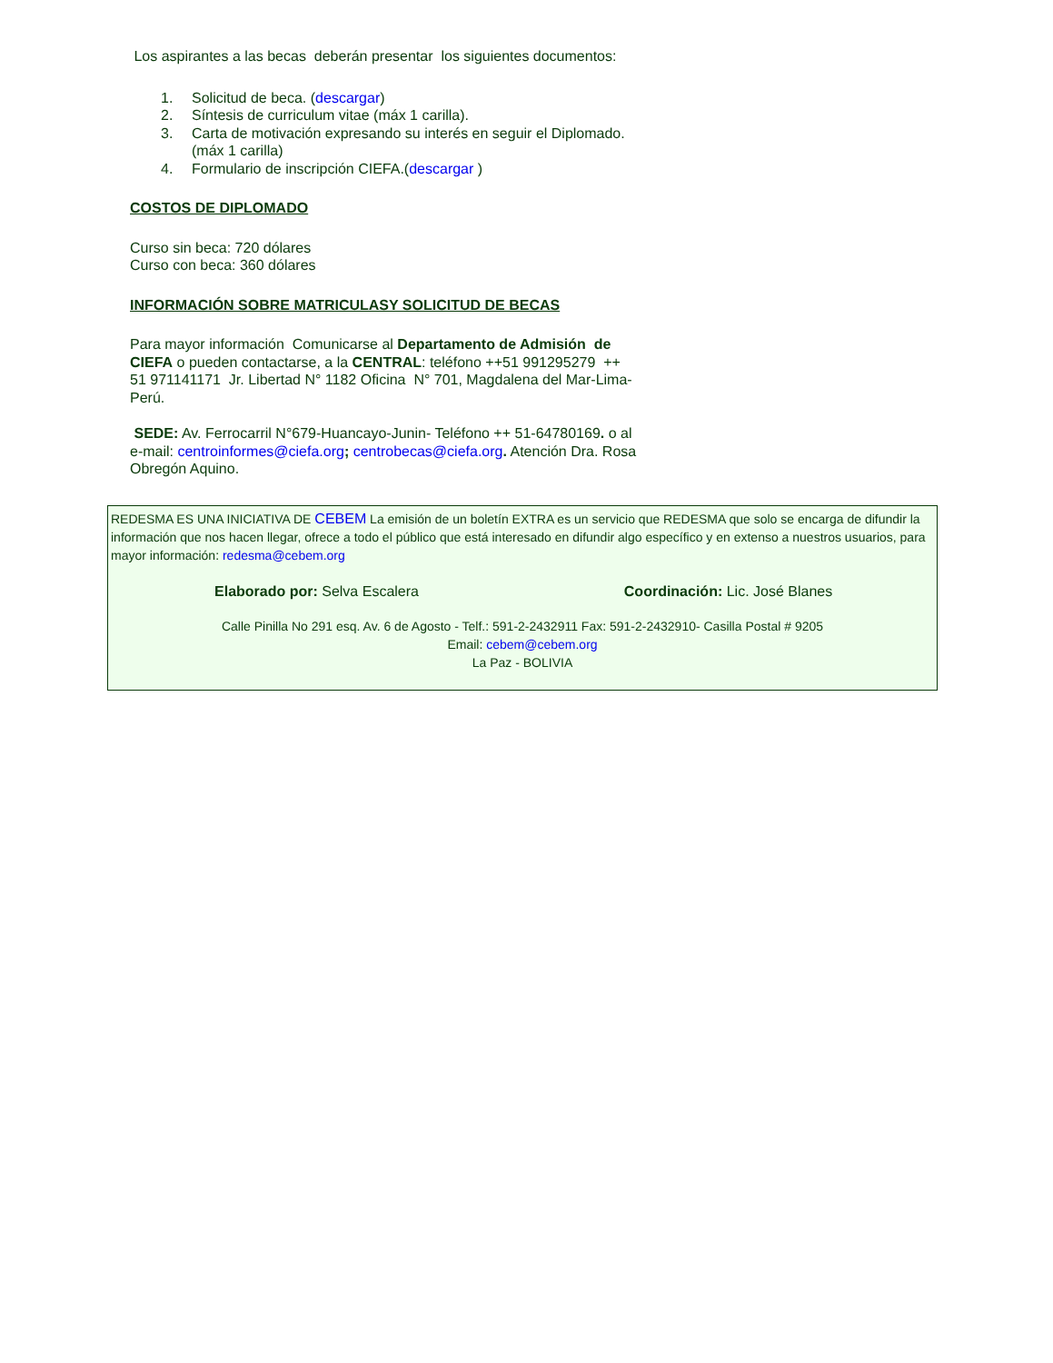Los aspirantes a las becas deberán presentar los siguientes documentos:
1. Solicitud de beca. (descargar)
2. Síntesis de curriculum vitae (máx 1 carilla).
3. Carta de motivación expresando su interés en seguir el Diplomado. (máx 1 carilla)
4. Formulario de inscripción CIEFA.(descargar )
COSTOS DE DIPLOMADO
Curso sin beca: 720 dólares
Curso con beca: 360 dólares
INFORMACIÓN SOBRE MATRICULASY SOLICITUD DE BECAS
Para mayor información Comunicarse al Departamento de Admisión de CIEFA o pueden contactarse, a la CENTRAL: teléfono ++51 991295279 ++ 51 971141171 Jr. Libertad N° 1182 Oficina N° 701, Magdalena del Mar-Lima-Perú.
SEDE: Av. Ferrocarril N°679-Huancayo-Junin- Teléfono ++ 51-64780169. o al e-mail: centroinformes@ciefa.org; centrobecas@ciefa.org. Atención Dra. Rosa Obregón Aquino.
REDESMA ES UNA INICIATIVA DE CEBEM La emisión de un boletín EXTRA es un servicio que REDESMA que solo se encarga de difundir la información que nos hacen llegar, ofrece a todo el público que está interesado en difundir algo específico y en extenso a nuestros usuarios, para mayor información: redesma@cebem.org
Elaborado por: Selva Escalera Coordinación: Lic. José Blanes
Calle Pinilla No 291 esq. Av. 6 de Agosto - Telf.: 591-2-2432911 Fax: 591-2-2432910- Casilla Postal # 9205
Email: cebem@cebem.org
La Paz - BOLIVIA